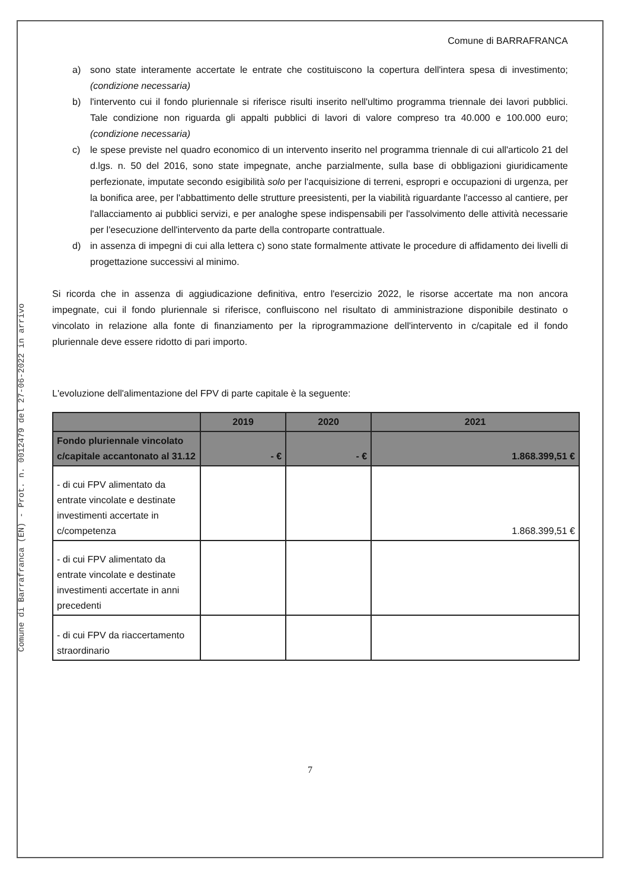Comune di Barrafranca (EN) - Prot. n. 0012479 del 27-06-2022 in arrivo
Comune di BARRAFRANCA
a) sono state interamente accertate le entrate che costituiscono la copertura dell'intera spesa di investimento; (condizione necessaria)
b) l'intervento cui il fondo pluriennale si riferisce risulti inserito nell'ultimo programma triennale dei lavori pubblici. Tale condizione non riguarda gli appalti pubblici di lavori di valore compreso tra 40.000 e 100.000 euro; (condizione necessaria)
c) le spese previste nel quadro economico di un intervento inserito nel programma triennale di cui all'articolo 21 del d.lgs. n. 50 del 2016, sono state impegnate, anche parzialmente, sulla base di obbligazioni giuridicamente perfezionate, imputate secondo esigibilità solo per l'acquisizione di terreni, espropri e occupazioni di urgenza, per la bonifica aree, per l'abbattimento delle strutture preesistenti, per la viabilità riguardante l'accesso al cantiere, per l'allacciamento ai pubblici servizi, e per analoghe spese indispensabili per l'assolvimento delle attività necessarie per l'esecuzione dell'intervento da parte della controparte contrattuale.
d) in assenza di impegni di cui alla lettera c) sono state formalmente attivate le procedure di affidamento dei livelli di progettazione successivi al minimo.
Si ricorda che in assenza di aggiudicazione definitiva, entro l'esercizio 2022, le risorse accertate ma non ancora impegnate, cui il fondo pluriennale si riferisce, confluiscono nel risultato di amministrazione disponibile destinato o vincolato in relazione alla fonte di finanziamento per la riprogrammazione dell'intervento in c/capitale ed il fondo pluriennale deve essere ridotto di pari importo.
L'evoluzione dell'alimentazione del FPV di parte capitale è la seguente:
| | 2019 | 2020 | 2021 |
| --- | --- | --- | --- |
| Fondo pluriennale vincolato c/capitale accantonato al 31.12 | - € | - € | 1.868.399,51 € |
| - di cui FPV alimentato da entrate vincolate e destinate investimenti accertate in c/competenza | | | 1.868.399,51 € |
| - di cui FPV alimentato da entrate vincolate e destinate investimenti accertate in anni precedenti | | | |
| - di cui FPV da riaccertamento straordinario | | | |
7